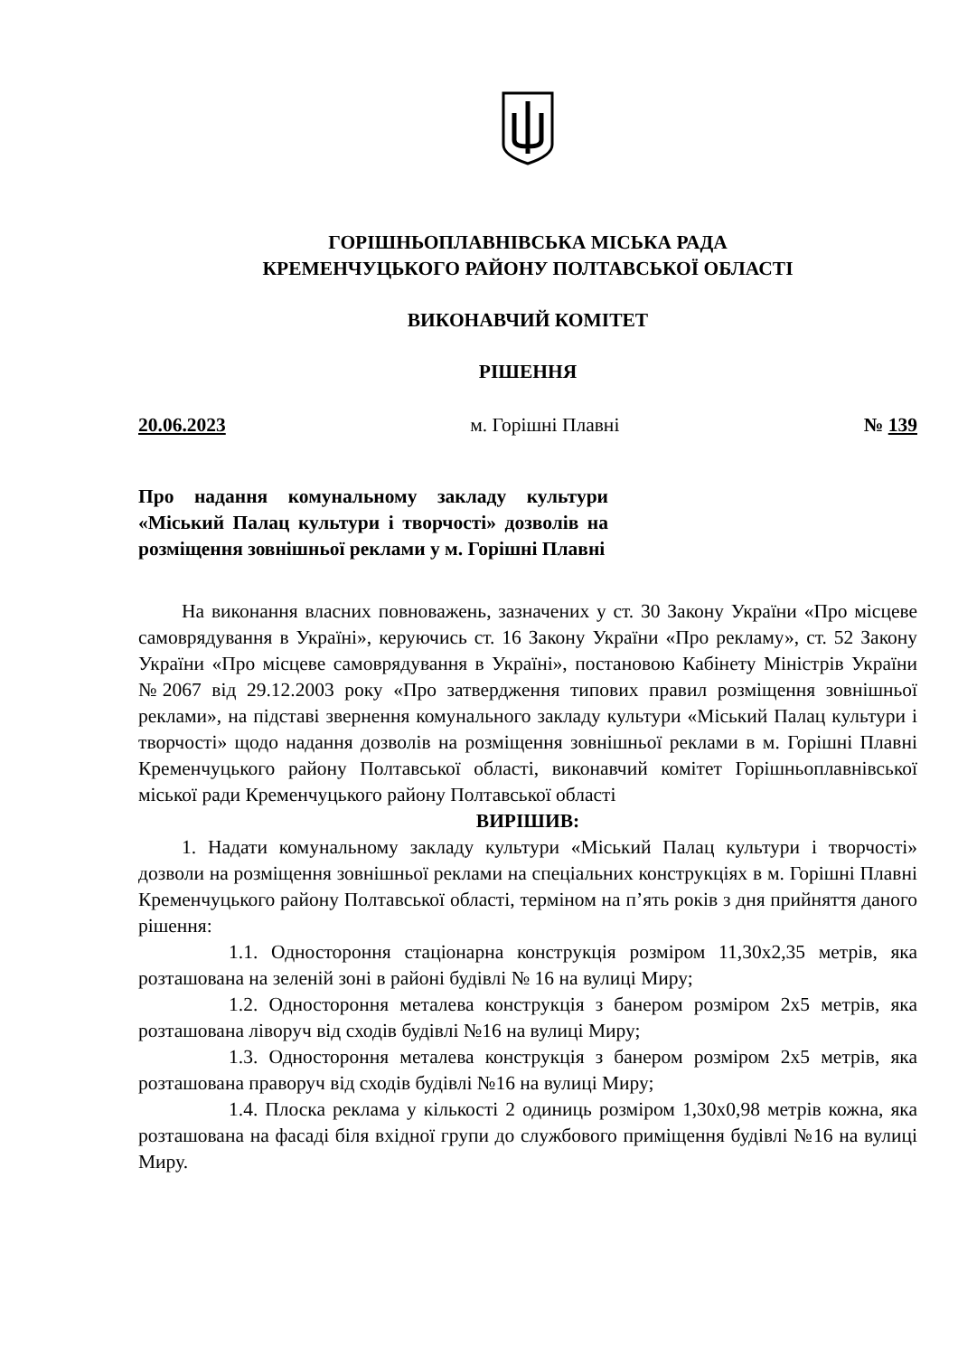ГОРІШНЬОПЛАВНІВСЬКА МІСЬКА РАДА
КРЕМЕНЧУЦЬКОГО РАЙОНУ ПОЛТАВСЬКОЇ ОБЛАСТІ
ВИКОНАВЧИЙ КОМІТЕТ
РІШЕННЯ
20.06.2023 м. Горішні Плавні № 139
Про надання комунальному закладу культури «Міський Палац культури і творчості» дозволів на розміщення зовнішньої реклами у м. Горішні Плавні
На виконання власних повноважень, зазначених у ст. 30 Закону України «Про місцеве самоврядування в Україні», керуючись ст. 16 Закону України «Про рекламу», ст. 52 Закону України «Про місцеве самоврядування в Україні», постановою Кабінету Міністрів України №2067 від 29.12.2003 року «Про затвердження типових правил розміщення зовнішньої реклами», на підставі звернення комунального закладу культури «Міський Палац культури і творчості» щодо надання дозволів на розміщення зовнішньої реклами в м. Горішні Плавні Кременчуцького району Полтавської області, виконавчий комітет Горішньоплавнівської міської ради Кременчуцького району Полтавської області
ВИРІШИВ:
1. Надати комунальному закладу культури «Міський Палац культури і творчості» дозволи на розміщення зовнішньої реклами на спеціальних конструкціях в м. Горішні Плавні Кременчуцького району Полтавської області, терміном на п’ять років з дня прийняття даного рішення:
1.1. Одностороння стаціонарна конструкція розміром 11,30х2,35 метрів, яка розташована на зеленій зоні в районі будівлі № 16 на вулиці Миру;
1.2. Одностороння металева конструкція з банером розміром 2х5 метрів, яка розташована ліворуч від сходів будівлі №16 на вулиці Миру;
1.3. Одностороння металева конструкція з банером розміром 2х5 метрів, яка розташована праворуч від сходів будівлі №16 на вулиці Миру;
1.4. Плоска реклама у кількості 2 одиниць розміром 1,30х0,98 метрів кожна, яка розташована на фасаді біля вхідної групи до службового приміщення будівлі №16 на вулиці Миру.